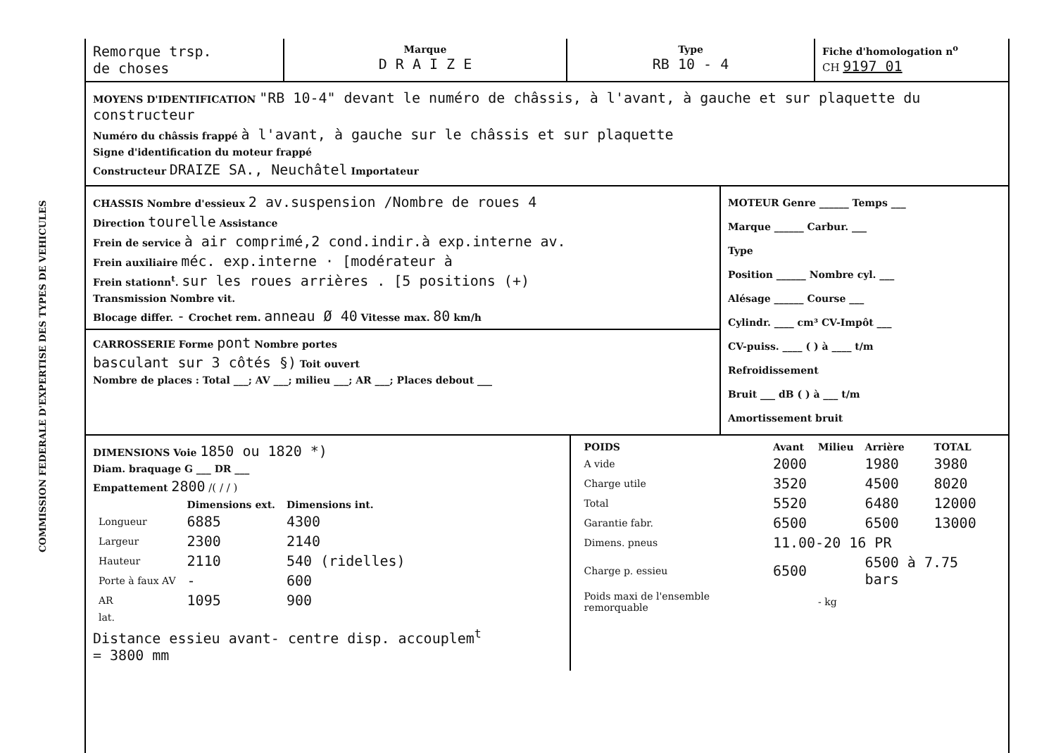COMMISSION FEDERALE D'EXPERTISE DES TYPES DE VEHICULES
Remorque trsp.
de choses
Marque
D R A I Z E
Type
RB 10 - 4
Fiche d'homologation n<sup>o</sup>
CH 9197 01
MOYENS D'IDENTIFICATION "RB 10-4" devant le numéro de châssis, à l'avant, à gauche et sur plaquette du constructeur
Numéro du châssis frappé à l'avant, à gauche sur le châssis et sur plaquette
Signe d'identification du moteur frappé
Constructeur DRAIZE SA., Neuchâtel Importateur
CHASSIS Nombre d'essieux 2 av.suspension /Nombre de roues 4
Direction tourelle Assistance
Frein de service à air comprimé,2 cond.indir.à exp.interne av.
Frein auxiliaire méc. exp.interne · [modérateur à
Frein stationn<sup>t</sup>. sur les roues arrières . [5 positions (+)
Transmission Nombre vit.
Blocage differ. - Crochet rem. anneau Ø 40 Vitesse max. 80 km/h
CARROSSERIE Forme pont Nombre portes
basculant sur 3 côtés §) Toit ouvert
Nombre de places : Total ___; AV ___; milieu ___; AR ___; Places debout ___
MOTEUR Genre ______ Temps ___
Marque ______ Carbur. ___
Type
Position ______ Nombre cyl. ___
Alésage ______ Course ___
Cylindr. ____ cm³ CV-Impôt ___
CV-puiss. ____ ( ) à ____ t/m
Refroidissement
Bruit ___ dB ( ) à ___ t/m
Amortissement bruit
DIMENSIONS Voie 1850 ou 1820 *)
Diam. braquage G ___ DR ___
Empattement 2800 /( / / )
| | Dimensions ext. | Dimensions int. |
| --- | --- | --- |
| Longueur | 6885 | 4300 |
| Largeur | 2300 | 2140 |
| Hauteur | 2110 | 540 (ridelles) |
| Porte à faux AV | - | 600 |
| AR | 1095 | 900 |
| lat. | | |
Distance essieu avant- centre disp. accouplem<sup>t</sup>
= 3800 mm
| POIDS | Avant | Milieu | Arrière | TOTAL |
| --- | --- | --- | --- | --- |
| A vide | 2000 | | 1980 | 3980 |
| Charge utile | 3520 | | 4500 | 8020 |
| Total | 5520 | | 6480 | 12000 |
| Garantie fabr. | 6500 | | 6500 | 13000 |
| Dimens. pneus | 11.00-20 16 PR | | | |
| Charge p. essieu | 6500 | | 6500 à 7.75 bars | |
| Poids maxi de l'ensemble remorquable | | - kg | | |